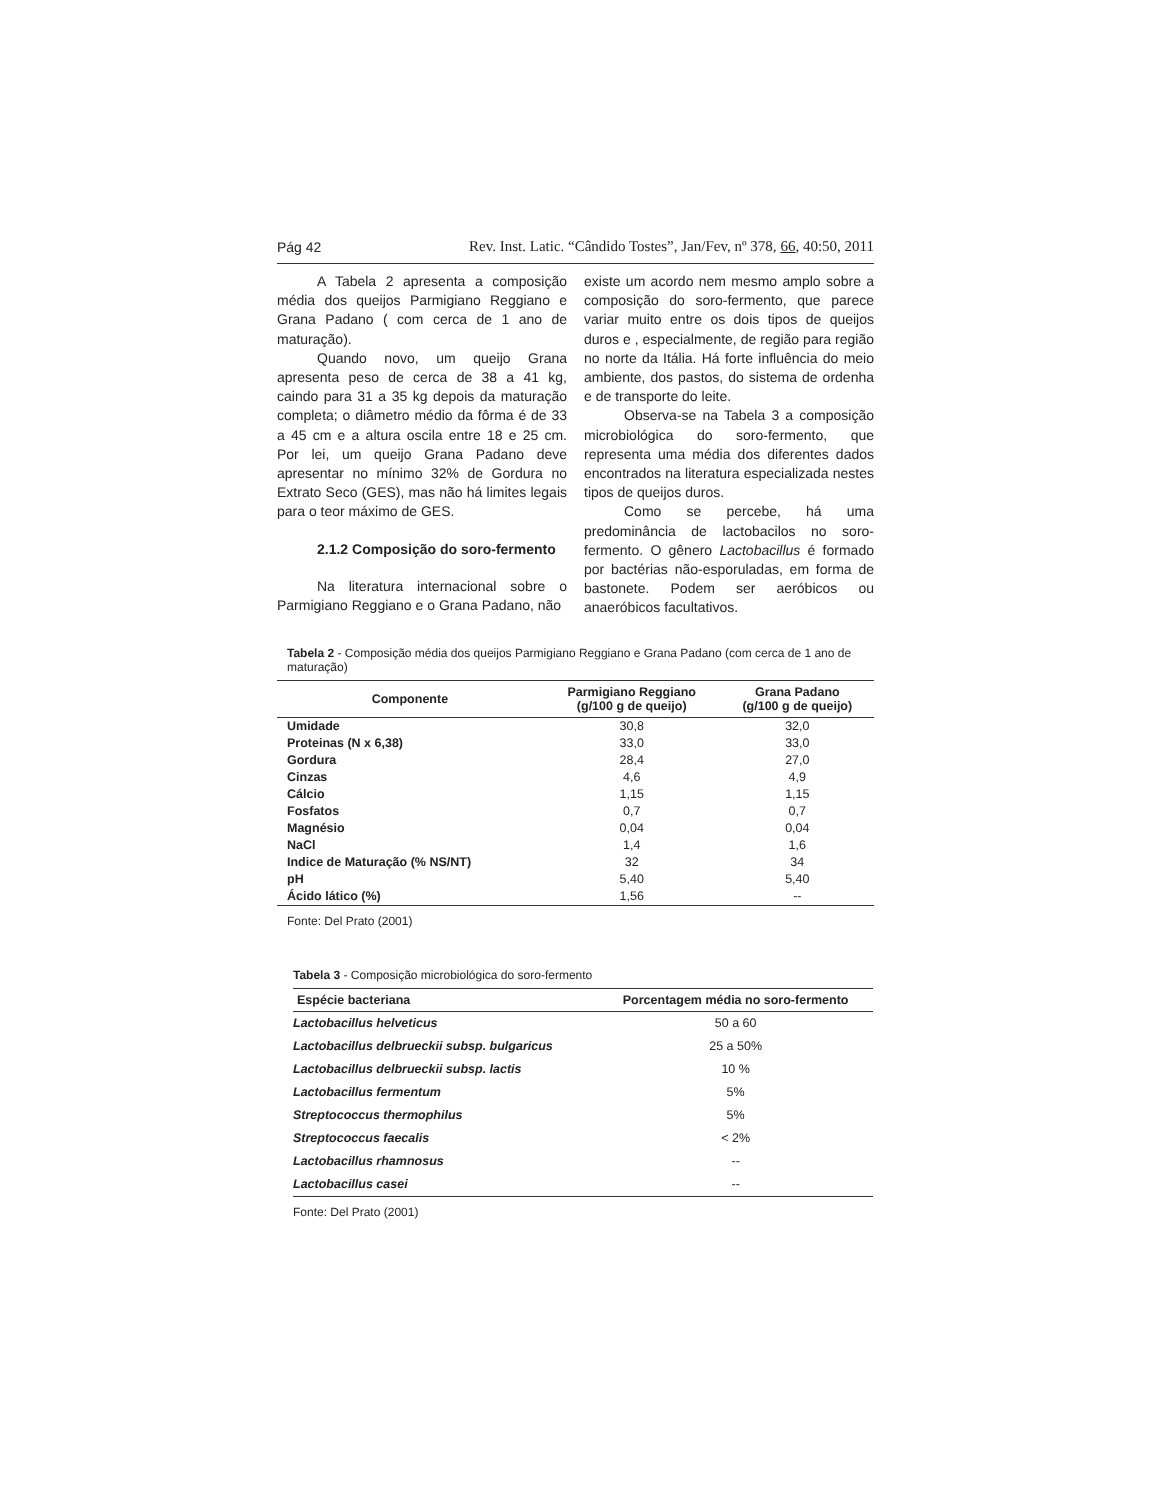Pág 42 Rev. Inst. Latic. “Cândido Tostes”, Jan/Fev, nº 378, 66, 40:50, 2011
A Tabela 2 apresenta a composição média dos queijos Parmigiano Reggiano e Grana Padano ( com cerca de 1 ano de maturação).
Quando novo, um queijo Grana apresenta peso de cerca de 38 a 41 kg, caindo para 31 a 35 kg depois da maturação completa; o diâmetro médio da fôrma é de 33 a 45 cm e a altura oscila entre 18 e 25 cm. Por lei, um queijo Grana Padano deve apresentar no mínimo 32% de Gordura no Extrato Seco (GES), mas não há limites legais para o teor máximo de GES.
2.1.2 Composição do soro-fermento
Na literatura internacional sobre o Parmigiano Reggiano e o Grana Padano, não
existe um acordo nem mesmo amplo sobre a composição do soro-fermento, que parece variar muito entre os dois tipos de queijos duros e , especialmente, de região para região no norte da Itália. Há forte influência do meio ambiente, dos pastos, do sistema de ordenha e de transporte do leite.
Observa-se na Tabela 3 a composição microbiológica do soro-fermento, que representa uma média dos diferentes dados encontrados na literatura especializada nestes tipos de queijos duros.
Como se percebe, há uma predominância de lactobacilos no soro-fermento. O gênero Lactobacillus é formado por bactérias não-esporuladas, em forma de bastonete. Podem ser aeróbicos ou anaeróbicos facultativos.
Tabela 2 - Composição média dos queijos Parmigiano Reggiano e Grana Padano (com cerca de 1 ano de maturação)
| Componente | Parmigiano Reggiano (g/100 g de queijo) | Grana Padano (g/100 g de queijo) |
| --- | --- | --- |
| Umidade | 30,8 | 32,0 |
| Proteinas (N x 6,38) | 33,0 | 33,0 |
| Gordura | 28,4 | 27,0 |
| Cinzas | 4,6 | 4,9 |
| Cálcio | 1,15 | 1,15 |
| Fosfatos | 0,7 | 0,7 |
| Magnésio | 0,04 | 0,04 |
| NaCl | 1,4 | 1,6 |
| Indice de Maturação (% NS/NT) | 32 | 34 |
| pH | 5,40 | 5,40 |
| Ácido lático (%) | 1,56 | -- |
Fonte: Del Prato (2001)
Tabela 3 - Composição microbiológica do soro-fermento
| Espécie bacteriana | Porcentagem média no soro-fermento |
| --- | --- |
| Lactobacillus helveticus | 50 a 60 |
| Lactobacillus delbrueckii subsp. bulgaricus | 25 a 50% |
| Lactobacillus delbrueckii subsp. lactis | 10 % |
| Lactobacillus fermentum | 5% |
| Streptococcus thermophilus | 5% |
| Streptococcus faecalis | < 2% |
| Lactobacillus rhamnosus | -- |
| Lactobacillus casei | -- |
Fonte: Del Prato (2001)